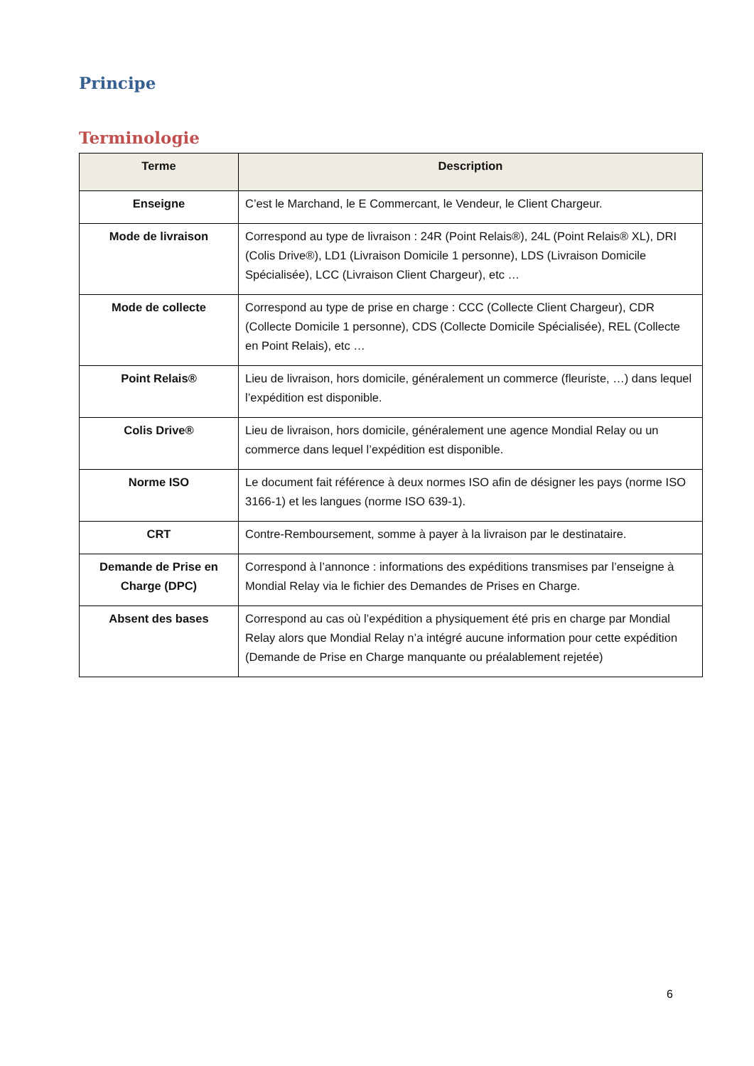Principe
Terminologie
| Terme | Description |
| --- | --- |
| Enseigne | C’est le Marchand, le E Commercant, le Vendeur, le Client Chargeur. |
| Mode de livraison | Correspond au type de livraison : 24R (Point Relais®), 24L (Point Relais® XL), DRI (Colis Drive®), LD1 (Livraison Domicile 1 personne), LDS (Livraison Domicile Spécialisée), LCC (Livraison Client Chargeur), etc … |
| Mode de collecte | Correspond au type de prise en charge : CCC (Collecte Client Chargeur), CDR (Collecte Domicile 1 personne), CDS (Collecte Domicile Spécialisée), REL (Collecte en Point Relais), etc … |
| Point Relais® | Lieu de livraison, hors domicile, généralement un commerce (fleuriste, …) dans lequel l’expédition est disponible. |
| Colis Drive® | Lieu de livraison, hors domicile, généralement une agence Mondial Relay ou un commerce dans lequel l’expédition est disponible. |
| Norme ISO | Le document fait référence à deux normes ISO afin de désigner les pays (norme ISO 3166-1) et les langues (norme ISO 639-1). |
| CRT | Contre-Remboursement, somme à payer à la livraison par le destinataire. |
| Demande de Prise en Charge (DPC) | Correspond à l’annonce : informations des expéditions transmises par l’enseigne à Mondial Relay via le fichier des Demandes de Prises en Charge. |
| Absent des bases | Correspond au cas où l’expédition a physiquement été pris en charge par Mondial Relay alors que Mondial Relay n’a intégré aucune information pour cette expédition (Demande de Prise en Charge manquante ou préalablement rejetée) |
6